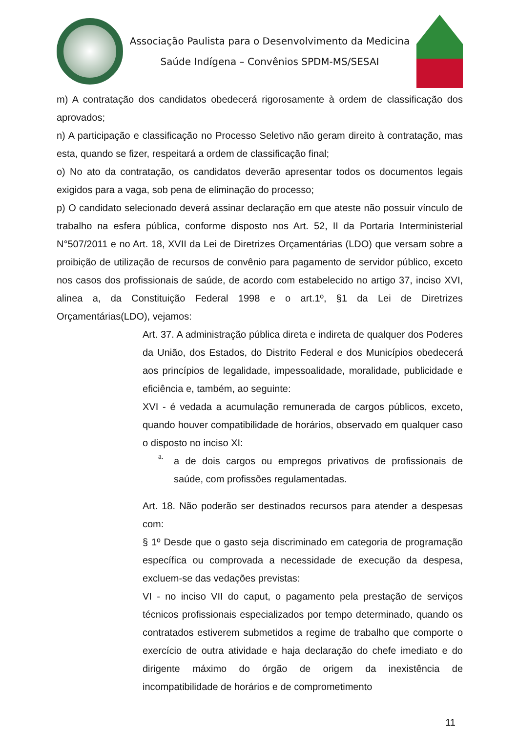Associação Paulista para o Desenvolvimento da Medicina
Saúde Indígena – Convênios SPDM-MS/SESAI
m) A contratação dos candidatos obedecerá rigorosamente à ordem de classificação dos aprovados;
n) A participação e classificação no Processo Seletivo não geram direito à contratação, mas esta, quando se fizer, respeitará a ordem de classificação final;
o) No ato da contratação, os candidatos deverão apresentar todos os documentos legais exigidos para a vaga, sob pena de eliminação do processo;
p) O candidato selecionado deverá assinar declaração em que ateste não possuir vínculo de trabalho na esfera pública, conforme disposto nos Art. 52, II da Portaria Interministerial N°507/2011 e no Art. 18, XVII da Lei de Diretrizes Orçamentárias (LDO) que versam sobre a proibição de utilização de recursos de convênio para pagamento de servidor público, exceto nos casos dos profissionais de saúde, de acordo com estabelecido no artigo 37, inciso XVI, alinea a, da Constituição Federal 1998 e o art.1º, §1 da Lei de Diretrizes Orçamentárias(LDO), vejamos:
Art. 37. A administração pública direta e indireta de qualquer dos Poderes da União, dos Estados, do Distrito Federal e dos Municípios obedecerá aos princípios de legalidade, impessoalidade, moralidade, publicidade e eficiência e, também, ao seguinte:
XVI - é vedada a acumulação remunerada de cargos públicos, exceto, quando houver compatibilidade de horários, observado em qualquer caso o disposto no inciso XI:
a.
a de dois cargos ou empregos privativos de profissionais de saúde, com profissões regulamentadas.
Art. 18. Não poderão ser destinados recursos para atender a despesas com:
§ 1º Desde que o gasto seja discriminado em categoria de programação específica ou comprovada a necessidade de execução da despesa, excluem-se das vedações previstas:
VI - no inciso VII do caput, o pagamento pela prestação de serviços técnicos profissionais especializados por tempo determinado, quando os contratados estiverem submetidos a regime de trabalho que comporte o exercício de outra atividade e haja declaração do chefe imediato e do dirigente máximo do órgão de origem da inexistência de incompatibilidade de horários e de comprometimento
11